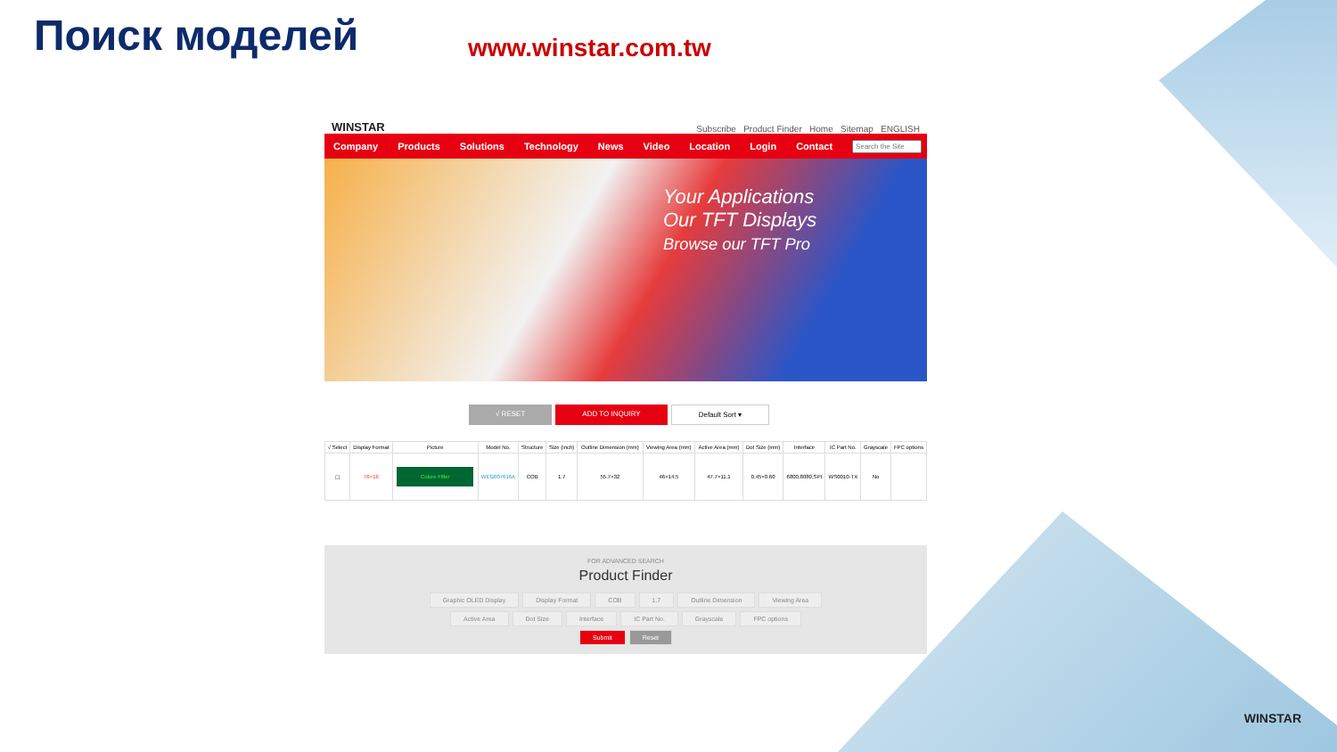Поиск моделей www.winstar.com.tw
WINSTAR Subscribe Product Finder Home Sitemap ENGLISH
Company Products Solutions Technology News Video Location Login Contact
Your Applications
Our TFT Displays
Browse our TFT Pro
√ RESET ADD TO INQUIRY Default Sort ▾
| √ Select | Display Format | Picture | Model No. | Structure | Size (inch) | Outline Dimension (mm) | Viewing Area (mm) | Active Area (mm) | Dot Size (mm) | Interface | IC Part No. | Grayscale | FPC options |
| --- | --- | --- | --- | --- | --- | --- | --- | --- | --- | --- | --- | --- | --- |
| ☐ | 76×16 | Colore Filter | WEG007616A | COB | 1.7 | 55.7×32 | 46×14.5 | 47.7×11.1 | 0.45×0.60 | 6800,8080,SPI | WS0010-TX | No | |
FOR ADVANCED SEARCH
Product Finder
Graphic OLED Display Display Format COB 1.7 Outline Dimension Viewing Area
Active Area Dot Size Interface IC Part No. Grayscale FPC options
Submit Reset
WINSTAR